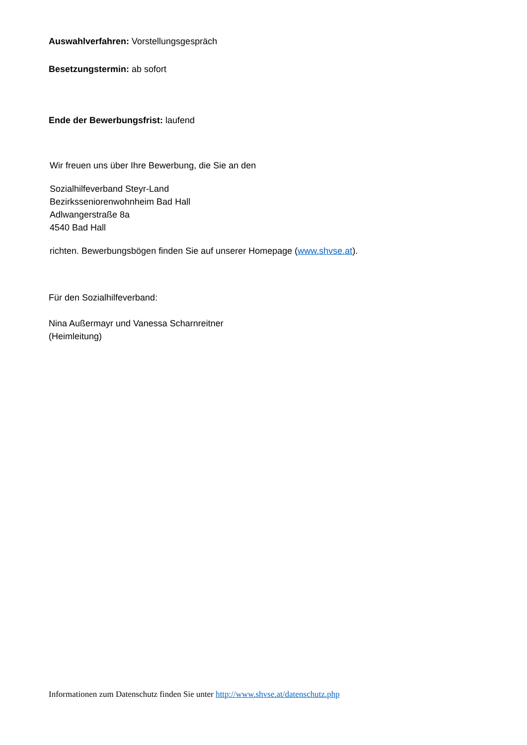Auswahlverfahren: Vorstellungsgespräch
Besetzungstermin: ab sofort
Ende der Bewerbungsfrist: laufend
Wir freuen uns über Ihre Bewerbung, die Sie an den
Sozialhilfeverband Steyr-Land
Bezirksseniorenwohnheim Bad Hall
Adlwangerstraße 8a
4540 Bad Hall
richten. Bewerbungsbögen finden Sie auf unserer Homepage (www.shvse.at).
Für den Sozialhilfeverband:
Nina Außermayr und Vanessa Scharnreitner
(Heimleitung)
Informationen zum Datenschutz finden Sie unter http://www.shvse.at/datenschutz.php